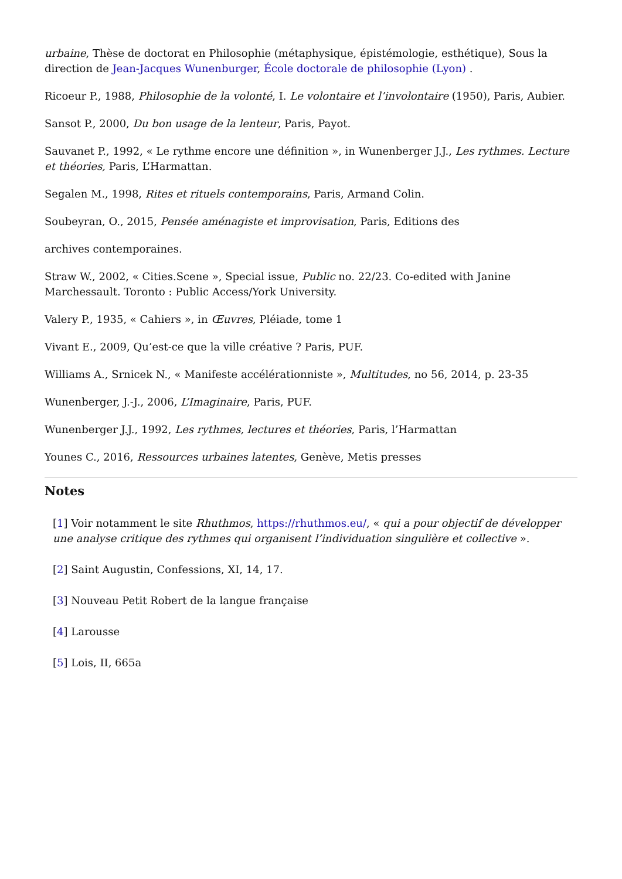urbaine, Thèse de doctorat en Philosophie (métaphysique, épistémologie, esthétique), Sous la direction de Jean-Jacques Wunenburger, École doctorale de philosophie (Lyon) .
Ricoeur P., 1988, Philosophie de la volonté, I. Le volontaire et l’involontaire (1950), Paris, Aubier.
Sansot P., 2000, Du bon usage de la lenteur, Paris, Payot.
Sauvanet P., 1992, « Le rythme encore une définition », in Wunenberger J.J., Les rythmes. Lecture et théories, Paris, L’Harmattan.
Segalen M., 1998, Rites et rituels contemporains, Paris, Armand Colin.
Soubeyran, O., 2015, Pensée aménagiste et improvisation, Paris, Editions des
archives contemporaines.
Straw W., 2002, « Cities.Scene », Special issue, Public no. 22/23. Co-edited with Janine Marchessault. Toronto : Public Access/York University.
Valery P., 1935, « Cahiers », in Œuvres, Pléiade, tome 1
Vivant E., 2009, Qu’est-ce que la ville créative ? Paris, PUF.
Williams A., Srnicek N., « Manifeste accélérationniste », Multitudes, no 56, 2014, p. 23-35
Wunenberger, J.-J., 2006, L’Imaginaire, Paris, PUF.
Wunenberger J.J., 1992, Les rythmes, lectures et théories, Paris, l’Harmattan
Younes C., 2016, Ressources urbaines latentes, Genève, Metis presses
Notes
[1] Voir notamment le site Rhuthmos, https://rhuthmos.eu/, « qui a pour objectif de développer une analyse critique des rythmes qui organisent l’individuation singulière et collective ».
[2] Saint Augustin, Confessions, XI, 14, 17.
[3] Nouveau Petit Robert de la langue française
[4] Larousse
[5] Lois, II, 665a